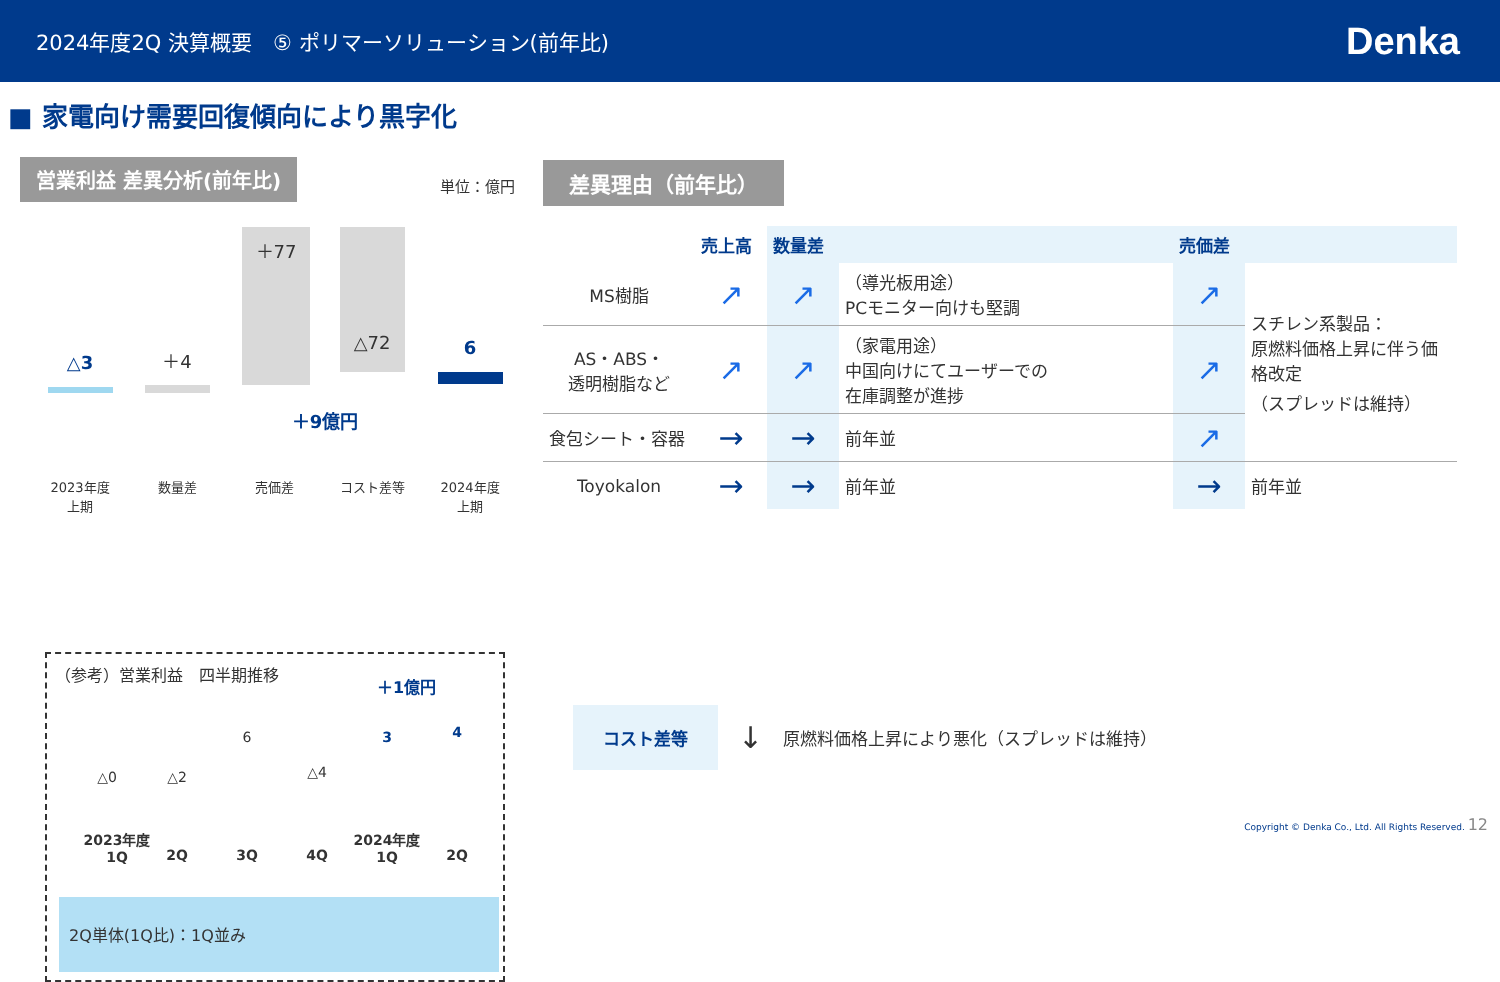2024年度2Q 決算概要　⑤ ポリマーソリューション(前年比) Denka
■ 家電向け需要回復傾向により黒字化
営業利益 差異分析(前年比)
単位：億円
△3 ＋4
＋77
△72 6
＋9億円
2023年度
上期
数量差 売価差 コスト差等
2024年度
上期
（参考）営業利益　四半期推移
＋1億円
△0 △2
6
△4
3 4
2023年度
1Q
2Q 3Q 4Q
2024年度
1Q
2Q
2Q単体(1Q比)：1Q並み
差異理由（前年比）
| | 売上高 | 数量差 | | | 売価差 | |
| --- | --- | --- | --- | --- | --- | --- |
| MS樹脂 | ↗ | ↗ | （導光板用途） PCモニター向けも堅調 | | ↗ | スチレン系製品： 原燃料価格上昇に伴う価格改定 （スプレッドは維持） |
| AS・ABS・ 透明樹脂など | ↗ | ↗ | （家電用途） 中国向けにてユーザーでの 在庫調整が進捗 | | ↗ | |
| 食包シート・容器 | → | → | 前年並 | | ↗ | |
| Toyokalon | → | → | 前年並 | | → | 前年並 |
コスト差等 ↓ 原燃料価格上昇により悪化（スプレッドは維持）
Copyright © Denka Co., Ltd. All Rights Reserved. 12